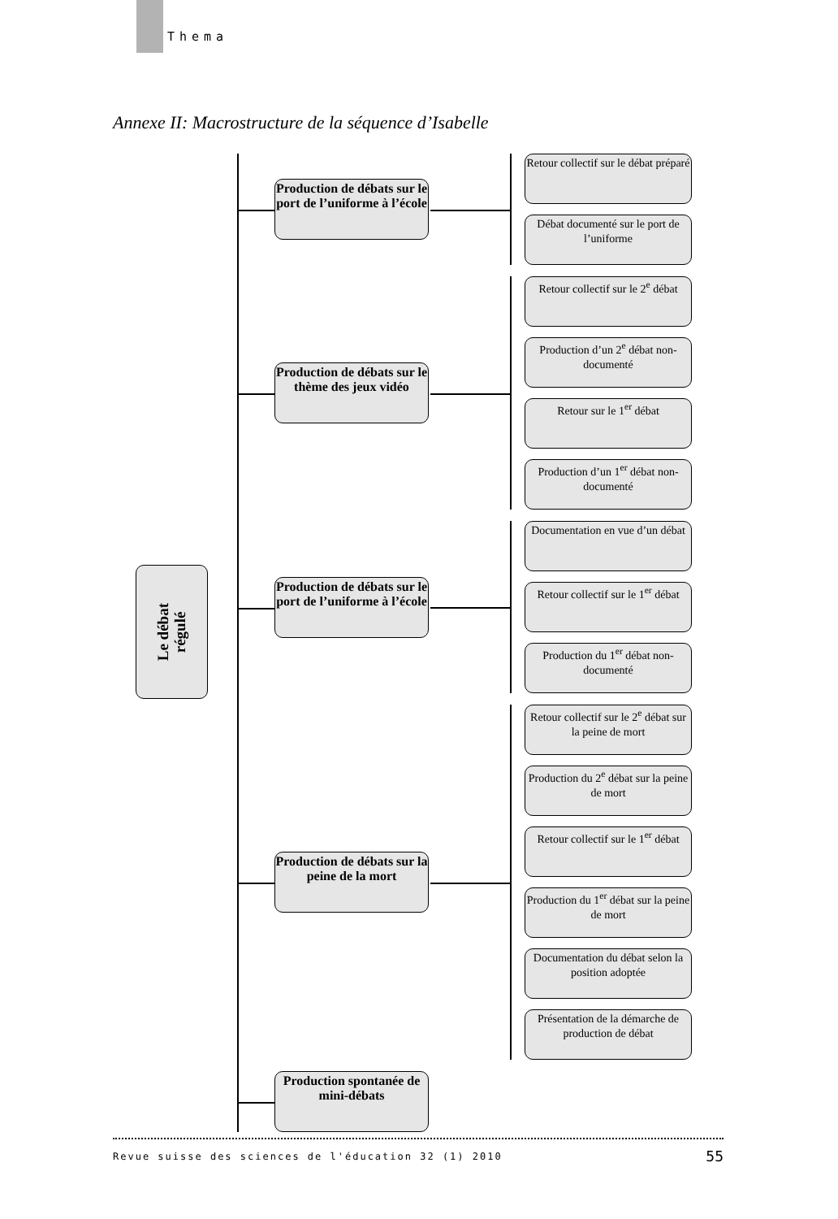Thema
Annexe II: Macrostructure de la séquence d’Isabelle
Le débat
régulé
Production de débats sur le port de l’uniforme à l’école
Retour collectif sur le débat préparé
Débat documenté sur le port de l’uniforme
Production de débats sur le thème des jeux vidéo
Retour collectif sur le 2<sup>e</sup> débat
Production d’un 2<sup>e</sup> débat non-documenté
Retour sur le 1<sup>er</sup> débat
Production d’un 1<sup>er</sup> débat non-documenté
Production de débats sur le port de l’uniforme à l’école
Documentation en vue d’un débat
Retour collectif sur le 1<sup>er</sup> débat
Production du 1<sup>er</sup> débat non-documenté
Production de débats sur la peine de la mort
Retour collectif sur le 2<sup>e</sup> débat sur la peine de mort
Production du 2<sup>e</sup> débat sur la peine de mort
Retour collectif sur le 1<sup>er</sup> débat
Production du 1<sup>er</sup> débat sur la peine de mort
Documentation du débat selon la position adoptée
Présentation de la démarche de production de débat
Production spontanée de mini-débats
Revue suisse des sciences de l'éducation 32 (1) 2010 55